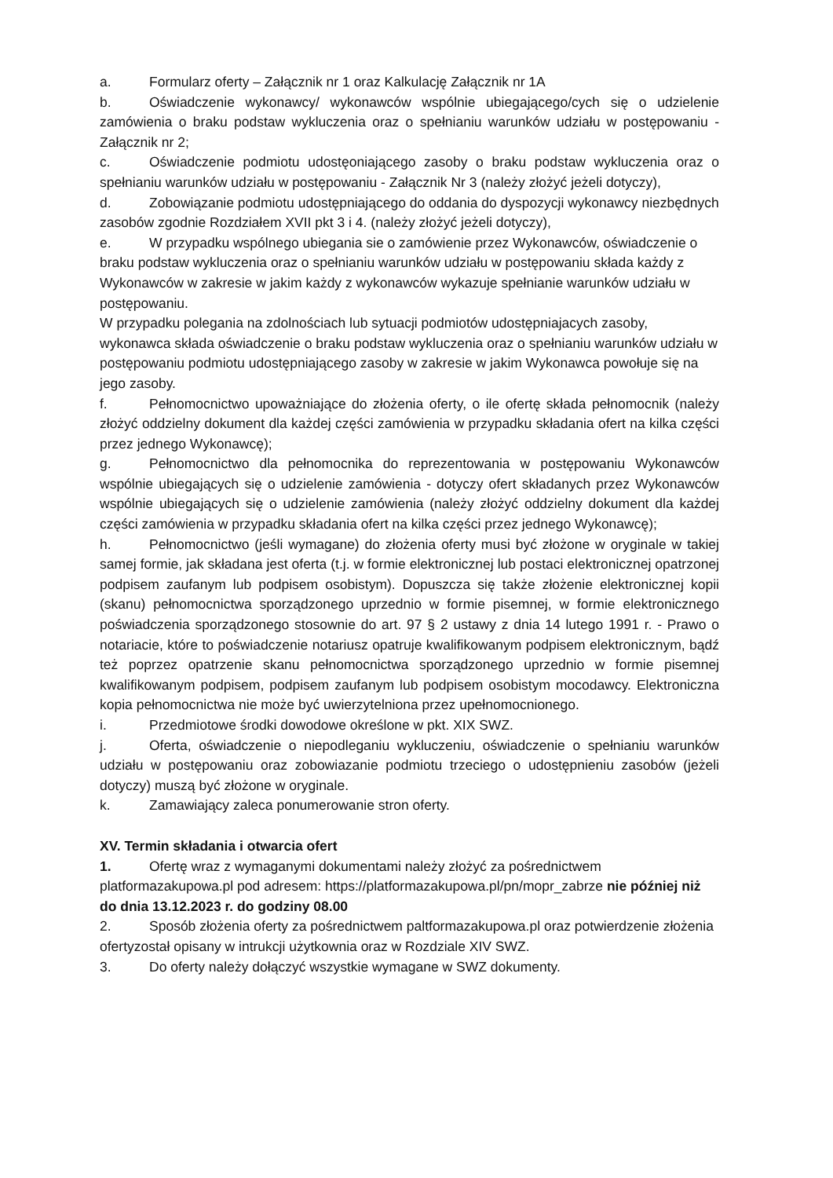a. Formularz oferty – Załącznik nr 1 oraz Kalkulację Załącznik nr 1A
b. Oświadczenie wykonawcy/ wykonawców wspólnie ubiegającego/cych się o udzielenie zamówienia o braku podstaw wykluczenia oraz o spełnianiu warunków udziału w postępowaniu - Załącznik nr 2;
c. Oświadczenie podmiotu udostęoniającego zasoby o braku podstaw wykluczenia oraz o spełnianiu warunków udziału w postępowaniu - Załącznik Nr 3 (należy złożyć jeżeli dotyczy),
d. Zobowiązanie podmiotu udostępniającego do oddania do dyspozycji wykonawcy niezbędnych zasobów zgodnie Rozdziałem XVII pkt 3 i 4. (należy złożyć jeżeli dotyczy),
e. W przypadku wspólnego ubiegania sie o zamówienie przez Wykonawców, oświadczenie o braku podstaw wykluczenia oraz o spełnianiu warunków udziału w postępowaniu składa każdy z Wykonawców w zakresie w jakim każdy z wykonawców wykazuje spełnianie warunków udziału w postępowaniu.
W przypadku polegania na zdolnościach lub sytuacji podmiotów udostępniajacych zasoby, wykonawca składa oświadczenie o braku podstaw wykluczenia oraz o spełnianiu warunków udziału w postępowaniu podmiotu udostępniającego zasoby w zakresie w jakim Wykonawca powołuje się na jego zasoby.
f. Pełnomocnictwo upoważniające do złożenia oferty, o ile ofertę składa pełnomocnik (należy złożyć oddzielny dokument dla każdej części zamówienia w przypadku składania ofert na kilka części przez jednego Wykonawcę);
g. Pełnomocnictwo dla pełnomocnika do reprezentowania w postępowaniu Wykonawców wspólnie ubiegających się o udzielenie zamówienia - dotyczy ofert składanych przez Wykonawców wspólnie ubiegających się o udzielenie zamówienia (należy złożyć oddzielny dokument dla każdej części zamówienia w przypadku składania ofert na kilka części przez jednego Wykonawcę);
h. Pełnomocnictwo (jeśli wymagane) do złożenia oferty musi być złożone w oryginale w takiej samej formie, jak składana jest oferta (t.j. w formie elektronicznej lub postaci elektronicznej opatrzonej podpisem zaufanym lub podpisem osobistym). Dopuszcza się także złożenie elektronicznej kopii (skanu) pełnomocnictwa sporządzonego uprzednio w formie pisemnej, w formie elektronicznego poświadczenia sporządzonego stosownie do art. 97 § 2 ustawy z dnia 14 lutego 1991 r. - Prawo o notariacie, które to poświadczenie notariusz opatruje kwalifikowanym podpisem elektronicznym, bądź też poprzez opatrzenie skanu pełnomocnictwa sporządzonego uprzednio w formie pisemnej kwalifikowanym podpisem, podpisem zaufanym lub podpisem osobistym mocodawcy. Elektroniczna kopia pełnomocnictwa nie może być uwierzytelniona przez upełnomocnionego.
i. Przedmiotowe środki dowodowe określone w pkt. XIX SWZ.
j. Oferta, oświadczenie o niepodleganiu wykluczeniu, oświadczenie o spełnianiu warunków udziału w postępowaniu oraz zobowiazanie podmiotu trzeciego o udostępnieniu zasobów (jeżeli dotyczy) muszą być złożone w oryginale.
k. Zamawiający zaleca ponumerowanie stron oferty.
XV. Termin składania i otwarcia ofert
1. Ofertę wraz z wymaganymi dokumentami należy złożyć za pośrednictwem platformazakupowa.pl pod adresem: https://platformazakupowa.pl/pn/mopr_zabrze nie później niż do dnia 13.12.2023 r. do godziny 08.00
2. Sposób złożenia oferty za pośrednictwem paltformazakupowa.pl oraz potwierdzenie złożenia ofertyzostał opisany w intrukcji użytkownia oraz w Rozdziale XIV SWZ.
3. Do oferty należy dołączyć wszystkie wymagane w SWZ dokumenty.